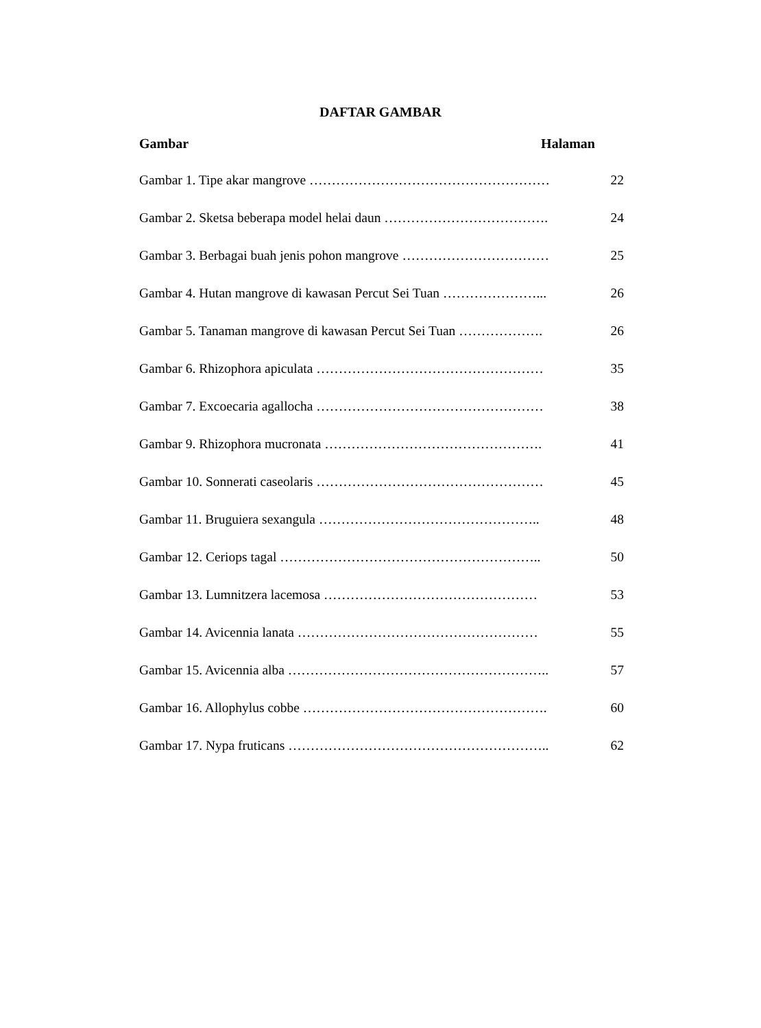DAFTAR GAMBAR
Gambar Halaman
Gambar 1. Tipe akar mangrove ……………………………………………… 22
Gambar 2. Sketsa beberapa model helai daun ………………………………. 24
Gambar 3. Berbagai buah jenis pohon mangrove …………………………… 25
Gambar 4. Hutan mangrove di kawasan Percut Sei Tuan …………………... 26
Gambar 5. Tanaman mangrove di kawasan Percut Sei Tuan ………………. 26
Gambar 6. Rhizophora apiculata …………………………………………… 35
Gambar 7. Excoecaria agallocha …………………………………………… 38
Gambar 9. Rhizophora mucronata …………………………………………. 41
Gambar 10. Sonnerati caseolaris …………………………………………… 45
Gambar 11. Bruguiera sexangula ………………………………………….. 48
Gambar 12. Ceriops tagal ………………………………………………….. 50
Gambar 13. Lumnitzera lacemosa ………………………………………… 53
Gambar 14. Avicennia lanata ……………………………………………… 55
Gambar 15. Avicennia alba ………………………………………………….. 57
Gambar 16. Allophylus cobbe ………………………………………………. 60
Gambar 17. Nypa fruticans ………………………………………………….. 62